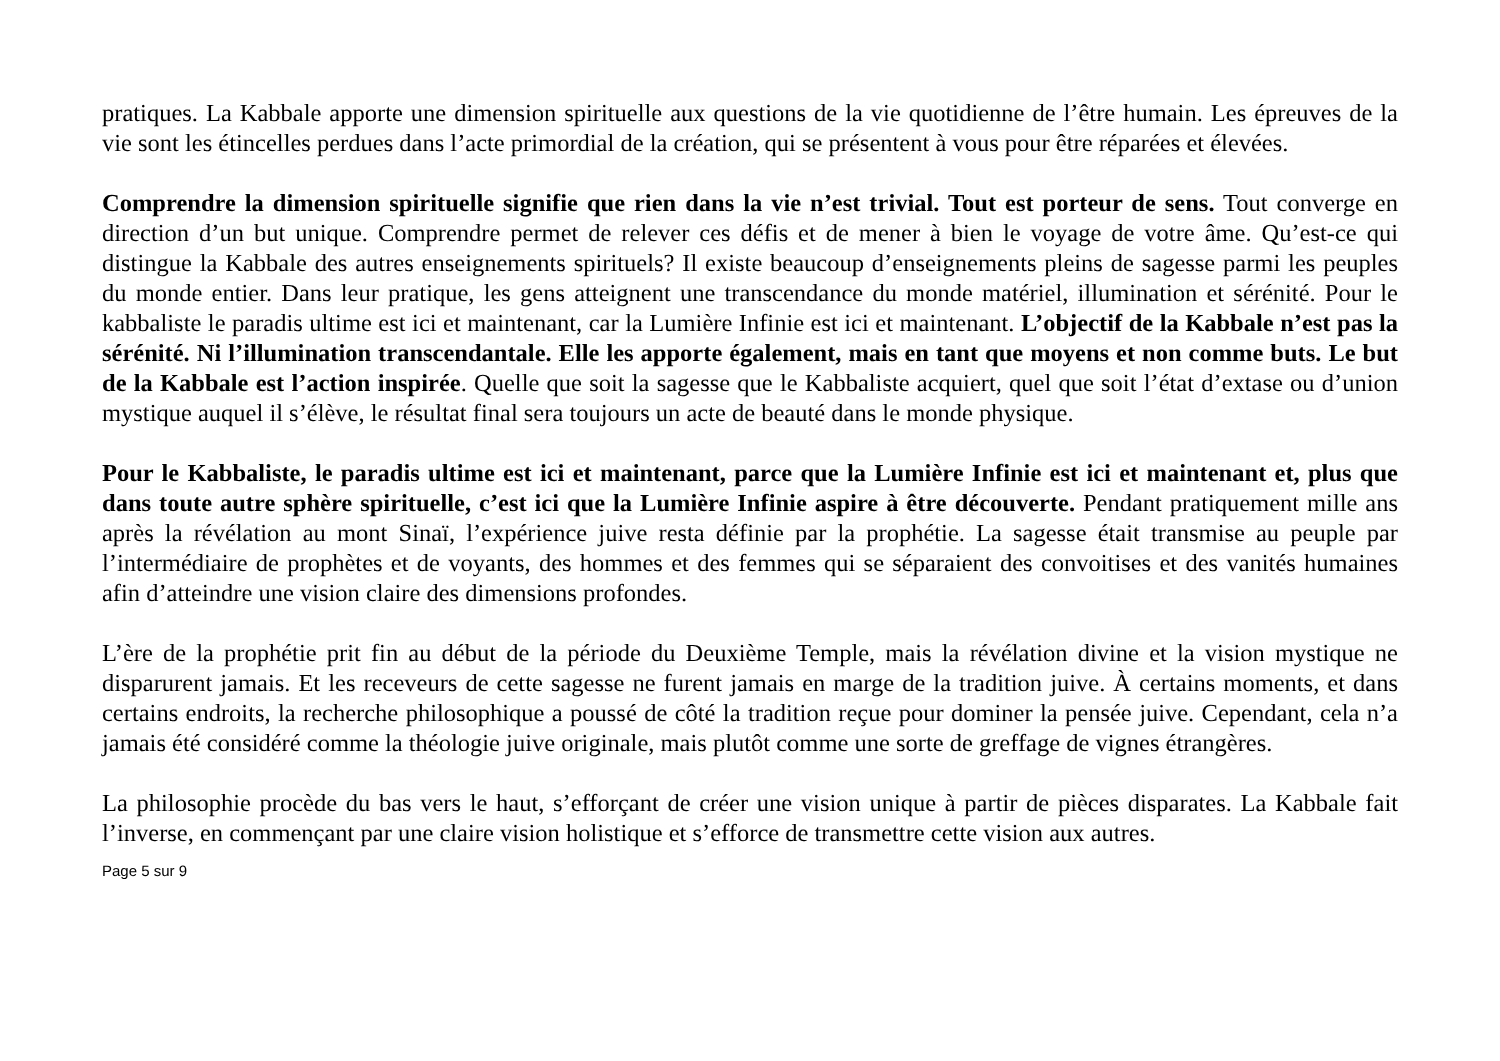pratiques. La Kabbale apporte une dimension spirituelle aux questions de la vie quotidienne de l’être humain. Les épreuves de la vie sont les étincelles perdues dans l’acte primordial de la création, qui se présentent à vous pour être réparées et élevées.
Comprendre la dimension spirituelle signifie que rien dans la vie n’est trivial. Tout est porteur de sens. Tout converge en direction d’un but unique. Comprendre permet de relever ces défis et de mener à bien le voyage de votre âme. Qu’est-ce qui distingue la Kabbale des autres enseignements spirituels? Il existe beaucoup d’enseignements pleins de sagesse parmi les peuples du monde entier. Dans leur pratique, les gens atteignent une transcendance du monde matériel, illumination et sérénité. Pour le kabbaliste le paradis ultime est ici et maintenant, car la Lumière Infinie est ici et maintenant. L’objectif de la Kabbale n’est pas la sérénité. Ni l’illumination transcendantale. Elle les apporte également, mais en tant que moyens et non comme buts. Le but de la Kabbale est l’action inspirée. Quelle que soit la sagesse que le Kabbaliste acquiert, quel que soit l’état d’extase ou d’union mystique auquel il s’élève, le résultat final sera toujours un acte de beauté dans le monde physique.
Pour le Kabbaliste, le paradis ultime est ici et maintenant, parce que la Lumière Infinie est ici et maintenant et, plus que dans toute autre sphère spirituelle, c’est ici que la Lumière Infinie aspire à être découverte. Pendant pratiquement mille ans après la révélation au mont Sinaï, l’expérience juive resta définie par la prophétie. La sagesse était transmise au peuple par l’intermédiaire de prophètes et de voyants, des hommes et des femmes qui se séparaient des convoitises et des vanités humaines afin d’atteindre une vision claire des dimensions profondes.
L’ère de la prophétie prit fin au début de la période du Deuxième Temple, mais la révélation divine et la vision mystique ne disparurent jamais. Et les receveurs de cette sagesse ne furent jamais en marge de la tradition juive. À certains moments, et dans certains endroits, la recherche philosophique a poussé de côté la tradition reçue pour dominer la pensée juive. Cependant, cela n’a jamais été considéré comme la théologie juive originale, mais plutôt comme une sorte de greffage de vignes étrangères.
La philosophie procède du bas vers le haut, s’efforçant de créer une vision unique à partir de pièces disparates. La Kabbale fait l’inverse, en commençant par une claire vision holistique et s’efforce de transmettre cette vision aux autres.
Page 5 sur 9